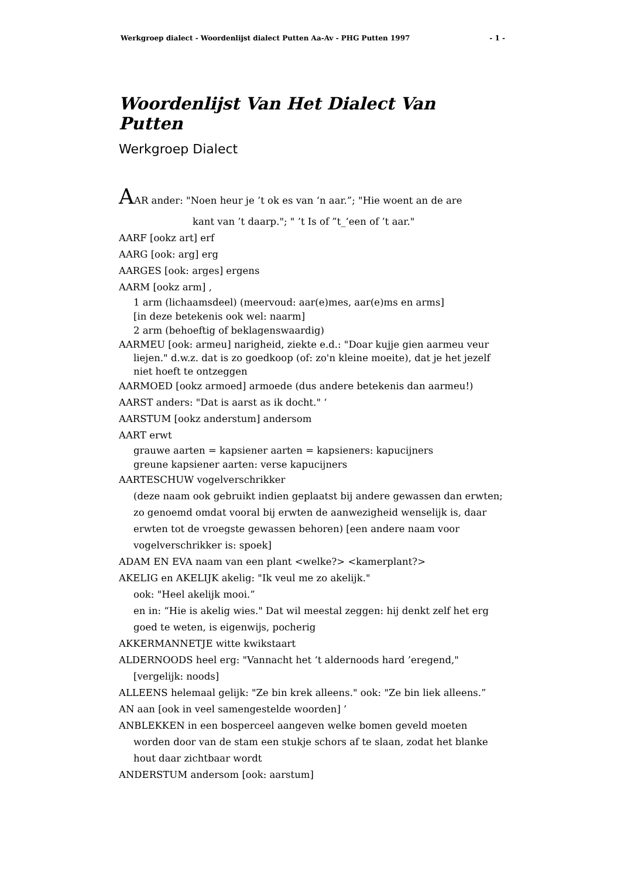Werkgroep dialect - Woordenlijst dialect Putten Aa-Av - PHG Putten 1997 - 1 -
Woordenlijst Van Het Dialect Van Putten
Werkgroep Dialect
AAR ander: "Noen heur je ’t ok es van ‘n aar.”; "Hie woent an de are
kant van ’t daarp."; " ’t Is of ”t_‘een of ’t aar."
AARF [ookz art] erf
AARG [ook: arg] erg
AARGES [ook: arges] ergens
AARM [ookz arm] ,
1 arm (lichaamsdeel) (meervoud: aar(e)mes, aar(e)ms en arms]
[in deze betekenis ook wel: naarm]
2 arm (behoeftig of beklagenswaardig)
AARMEU [ook: armeu] narigheid, ziekte e.d.: "Doar kujje gien aarmeu veur liejen." d.w.z. dat is zo goedkoop (of: zo'n kleine moeite), dat je het jezelf niet hoeft te ontzeggen
AARMOED [ookz armoed] armoede (dus andere betekenis dan aarmeu!)
AARST anders: "Dat is aarst as ik docht." ‘
AARSTUM [ookz anderstum] andersom
AART erwt
grauwe aarten = kapsiener aarten = kapsieners: kapucijners
greune kapsiener aarten: verse kapucijners
AARTESCHUW vogelverschrikker
(deze naam ook gebruikt indien geplaatst bij andere gewassen dan erwten; zo genoemd omdat vooral bij erwten de aanwezigheid wenselijk is, daar erwten tot de vroegste gewassen behoren) [een andere naam voor vogelverschrikker is: spoek]
ADAM EN EVA naam van een plant <welke?> <kamerplant?>
AKELIG en AKELIJK akelig: "Ik veul me zo akelijk."
ook: "Heel akelijk mooi.”
en in: “Hie is akelig wies." Dat wil meestal zeggen: hij denkt zelf het erg goed te weten, is eigenwijs, pocherig
AKKERMANNETJE witte kwikstaart
ALDERNOODS heel erg: "Vannacht het ‘t aldernoods hard ’eregend," [vergelijk: noods]
ALLEENS helemaal gelijk: "Ze bin krek alleens." ook: "Ze bin liek alleens.”
AN aan [ook in veel samengestelde woorden] ’
ANBLEKKEN in een bosperceel aangeven welke bomen geveld moeten worden door van de stam een stukje schors af te slaan, zodat het blanke hout daar zichtbaar wordt
ANDERSTUM andersom [ook: aarstum]